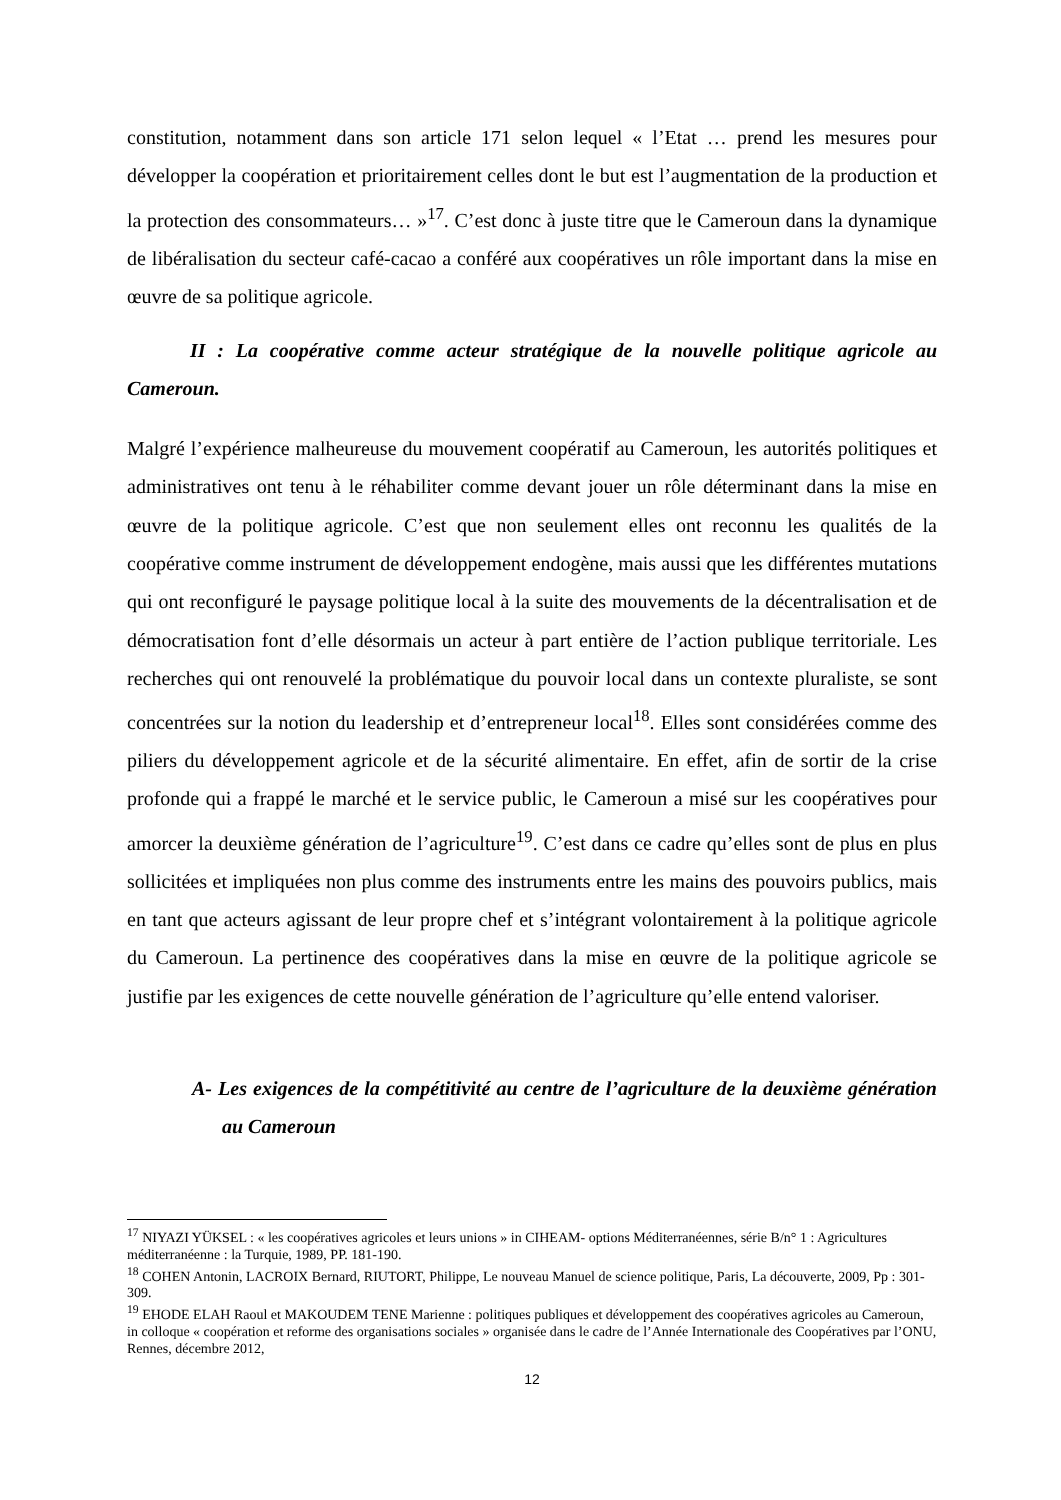constitution, notamment dans son article 171 selon lequel « l’Etat … prend les mesures pour développer la coopération et prioritairement celles dont le but est l’augmentation de la production et la protection des consommateurs… »<sup>17</sup>. C’est donc à juste titre que le Cameroun dans la dynamique de libéralisation du secteur café-cacao a conféré aux coopératives un rôle important dans la mise en œuvre de sa politique agricole.
II : La coopérative comme acteur stratégique de la nouvelle politique agricole au Cameroun.
Malgré l’expérience malheureuse du mouvement coopératif au Cameroun, les autorités politiques et administratives ont tenu à le réhabiliter comme devant jouer un rôle déterminant dans la mise en œuvre de la politique agricole. C’est que non seulement elles ont reconnu les qualités de la coopérative comme instrument de développement endogène, mais aussi que les différentes mutations qui ont reconfiguré le paysage politique local à la suite des mouvements de la décentralisation et de démocratisation font d’elle désormais un acteur à part entière de l’action publique territoriale. Les recherches qui ont renouvelé la problématique du pouvoir local dans un contexte pluraliste, se sont concentrées sur la notion du leadership et d’entrepreneur local<sup>18</sup>. Elles sont considérées comme des piliers du développement agricole et de la sécurité alimentaire. En effet, afin de sortir de la crise profonde qui a frappé le marché et le service public, le Cameroun a misé sur les coopératives pour amorcer la deuxième génération de l’agriculture<sup>19</sup>. C’est dans ce cadre qu’elles sont de plus en plus sollicitées et impliquées non plus comme des instruments entre les mains des pouvoirs publics, mais en tant que acteurs agissant de leur propre chef et s’intégrant volontairement à la politique agricole du Cameroun. La pertinence des coopératives dans la mise en œuvre de la politique agricole se justifie par les exigences de cette nouvelle génération de l’agriculture qu’elle entend valoriser.
A- Les exigences de la compétitivité au centre de l’agriculture de la deuxième génération au Cameroun
<sup>17</sup> NIYAZI YÜKSEL : « les coopératives agricoles et leurs unions » in CIHEAM- options Méditerranéennes, série B/n° 1 : Agricultures méditerranéenne : la Turquie, 1989, PP. 181-190.
<sup>18</sup> COHEN Antonin, LACROIX Bernard, RIUTORT, Philippe, Le nouveau Manuel de science politique, Paris, La découverte, 2009, Pp : 301-309.
<sup>19</sup> EHODE ELAH Raoul et MAKOUDEM TENE Marienne : politiques publiques et développement des coopératives agricoles au Cameroun, in colloque « coopération et reforme des organisations sociales » organisée dans le cadre de l’Année Internationale des Coopératives par l’ONU, Rennes, décembre 2012,
12